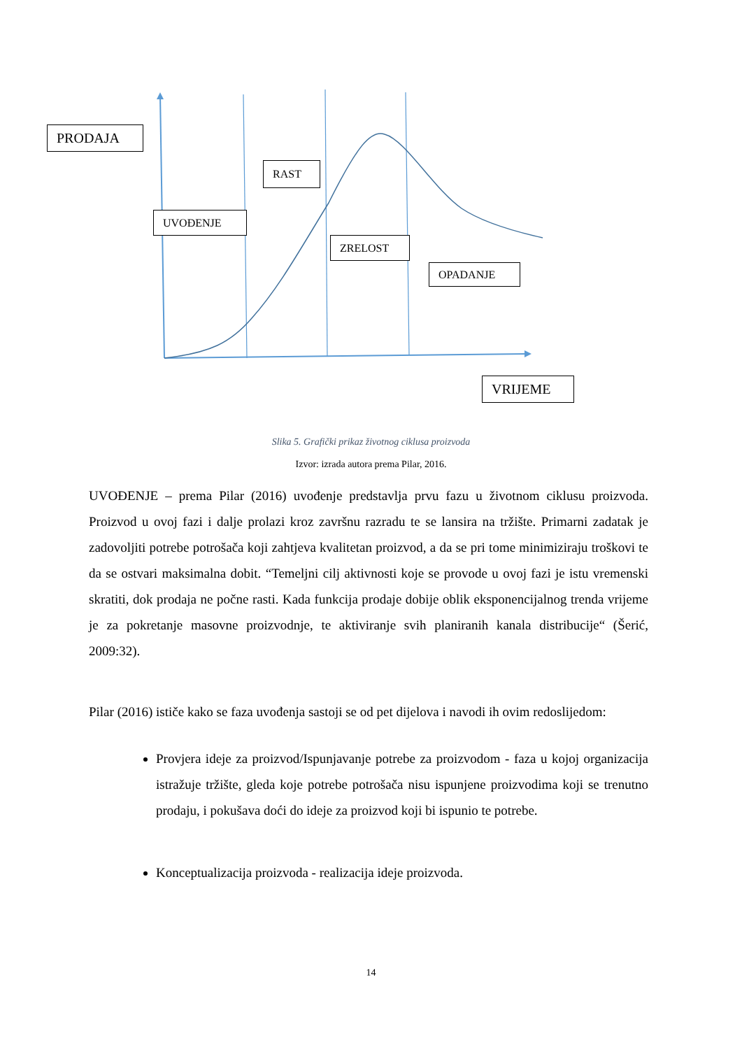PRODAJA
RAST
UVOĐENJE
ZRELOST
OPADANJE
VRIJEME
Slika 5. Grafički prikaz životnog ciklusa proizvoda
Izvor: izrada autora prema Pilar, 2016.
UVOĐENJE – prema Pilar (2016) uvođenje predstavlja prvu fazu u životnom ciklusu proizvoda. Proizvod u ovoj fazi i dalje prolazi kroz završnu razradu te se lansira na tržište. Primarni zadatak je zadovoljiti potrebe potrošača koji zahtjeva kvalitetan proizvod, a da se pri tome minimiziraju troškovi te da se ostvari maksimalna dobit. “Temeljni cilj aktivnosti koje se provode u ovoj fazi je istu vremenski skratiti, dok prodaja ne počne rasti. Kada funkcija prodaje dobije oblik eksponencijalnog trenda vrijeme je za pokretanje masovne proizvodnje, te aktiviranje svih planiranih kanala distribucije“ (Šerić, 2009:32).
Pilar (2016) ističe kako se faza uvođenja sastoji se od pet dijelova i navodi ih ovim redoslijedom:
Provjera ideje za proizvod/Ispunjavanje potrebe za proizvodom - faza u kojoj organizacija istražuje tržište, gleda koje potrebe potrošača nisu ispunjene proizvodima koji se trenutno prodaju, i pokušava doći do ideje za proizvod koji bi ispunio te potrebe.
Konceptualizacija proizvoda - realizacija ideje proizvoda.
14